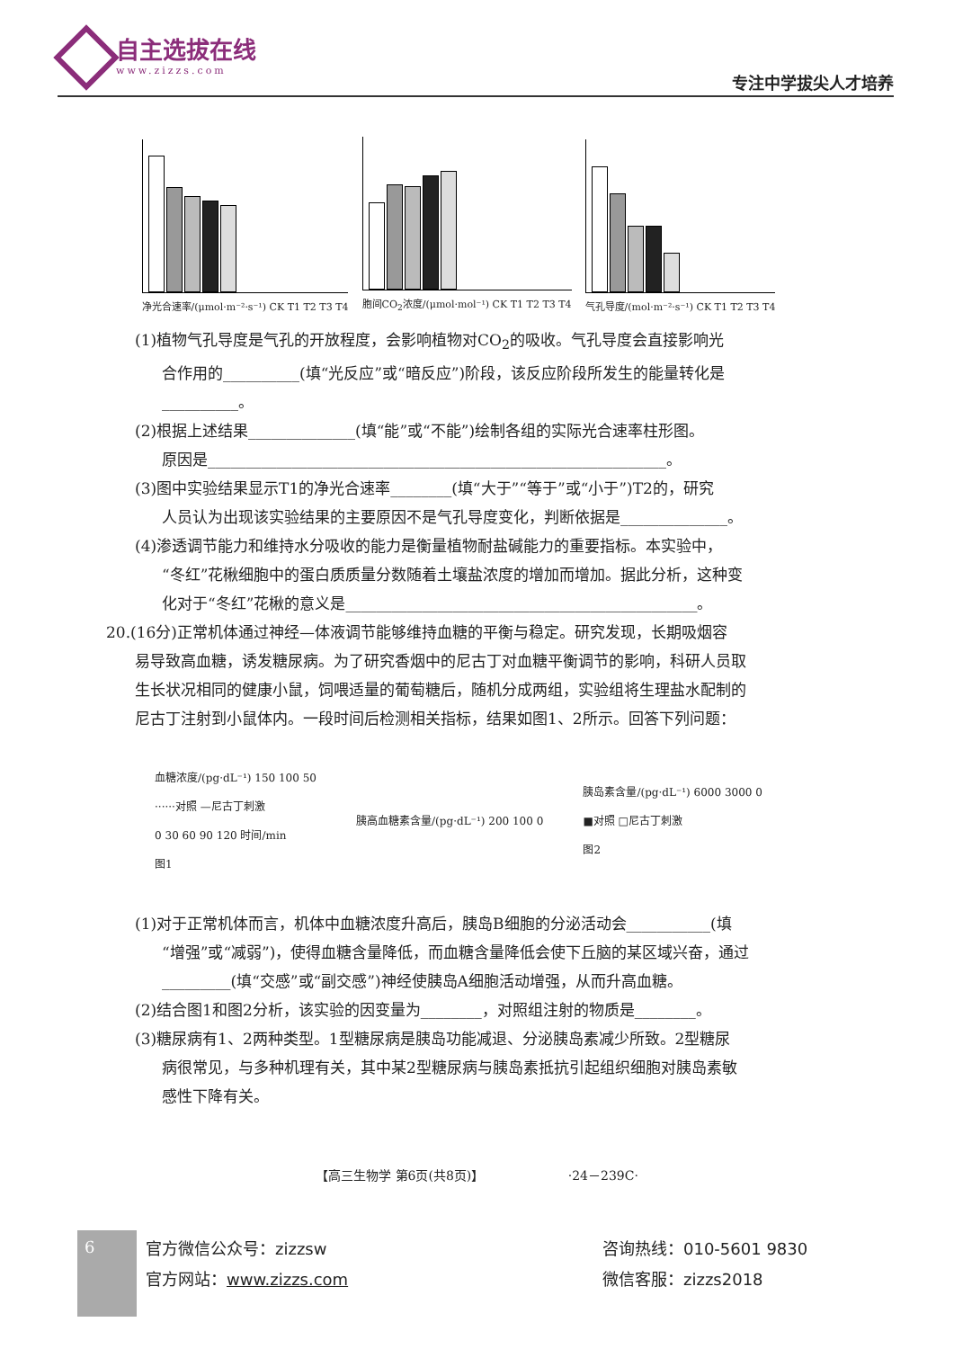自主选拔在线
www.zizzs.com
专注中学拔尖人才培养
净光合速率/(μmol·m⁻²·s⁻¹) CK T1 T2 T3 T4
胞间CO<sub>2</sub>浓度/(μmol·mol⁻¹) CK T1 T2 T3 T4
气孔导度/(mol·m⁻²·s⁻¹) CK T1 T2 T3 T4
(1)植物气孔导度是气孔的开放程度，会影响植物对CO<sub>2</sub>的吸收。气孔导度会直接影响光
合作用的__________(填“光反应”或“暗反应”)阶段，该反应阶段所发生的能量转化是
__________。
(2)根据上述结果______________(填“能”或“不能”)绘制各组的实际光合速率柱形图。
原因是____________________________________________________________。
(3)图中实验结果显示T1的净光合速率________(填“大于”“等于”或“小于”)T2的，研究
人员认为出现该实验结果的主要原因不是气孔导度变化，判断依据是______________。
(4)渗透调节能力和维持水分吸收的能力是衡量植物耐盐碱能力的重要指标。本实验中，
“冬红”花楸细胞中的蛋白质质量分数随着土壤盐浓度的增加而增加。据此分析，这种变
化对于“冬红”花楸的意义是______________________________________________。
20.(16分)正常机体通过神经—体液调节能够维持血糖的平衡与稳定。研究发现，长期吸烟容
易导致高血糖，诱发糖尿病。为了研究香烟中的尼古丁对血糖平衡调节的影响，科研人员取
生长状况相同的健康小鼠，饲喂适量的葡萄糖后，随机分成两组，实验组将生理盐水配制的
尼古丁注射到小鼠体内。一段时间后检测相关指标，结果如图1、2所示。回答下列问题：
血糖浓度/(pg·dL⁻¹) 150 100 50
······对照 —尼古丁刺激
0 30 60 90 120 时间/min
图1
胰高血糖素含量/(pg·dL⁻¹) 200 100 0
胰岛素含量/(pg·dL⁻¹) 6000 3000 0
■对照 □尼古丁刺激
图2
(1)对于正常机体而言，机体中血糖浓度升高后，胰岛B细胞的分泌活动会___________(填
“增强”或“减弱”)，使得血糖含量降低，而血糖含量降低会使下丘脑的某区域兴奋，通过
_________(填“交感”或“副交感”)神经使胰岛A细胞活动增强，从而升高血糖。
(2)结合图1和图2分析，该实验的因变量为________，对照组注射的物质是________。
(3)糖尿病有1、2两种类型。1型糖尿病是胰岛功能减退、分泌胰岛素减少所致。2型糖尿
病很常见，与多种机理有关，其中某2型糖尿病与胰岛素抵抗引起组织细胞对胰岛素敏
感性下降有关。
【高三生物学 第6页(共8页)】 ·24－239C·
6
官方微信公众号：zizzsw
官方网站：www.zizzs.com
咨询热线：010-5601 9830
微信客服：zizzs2018